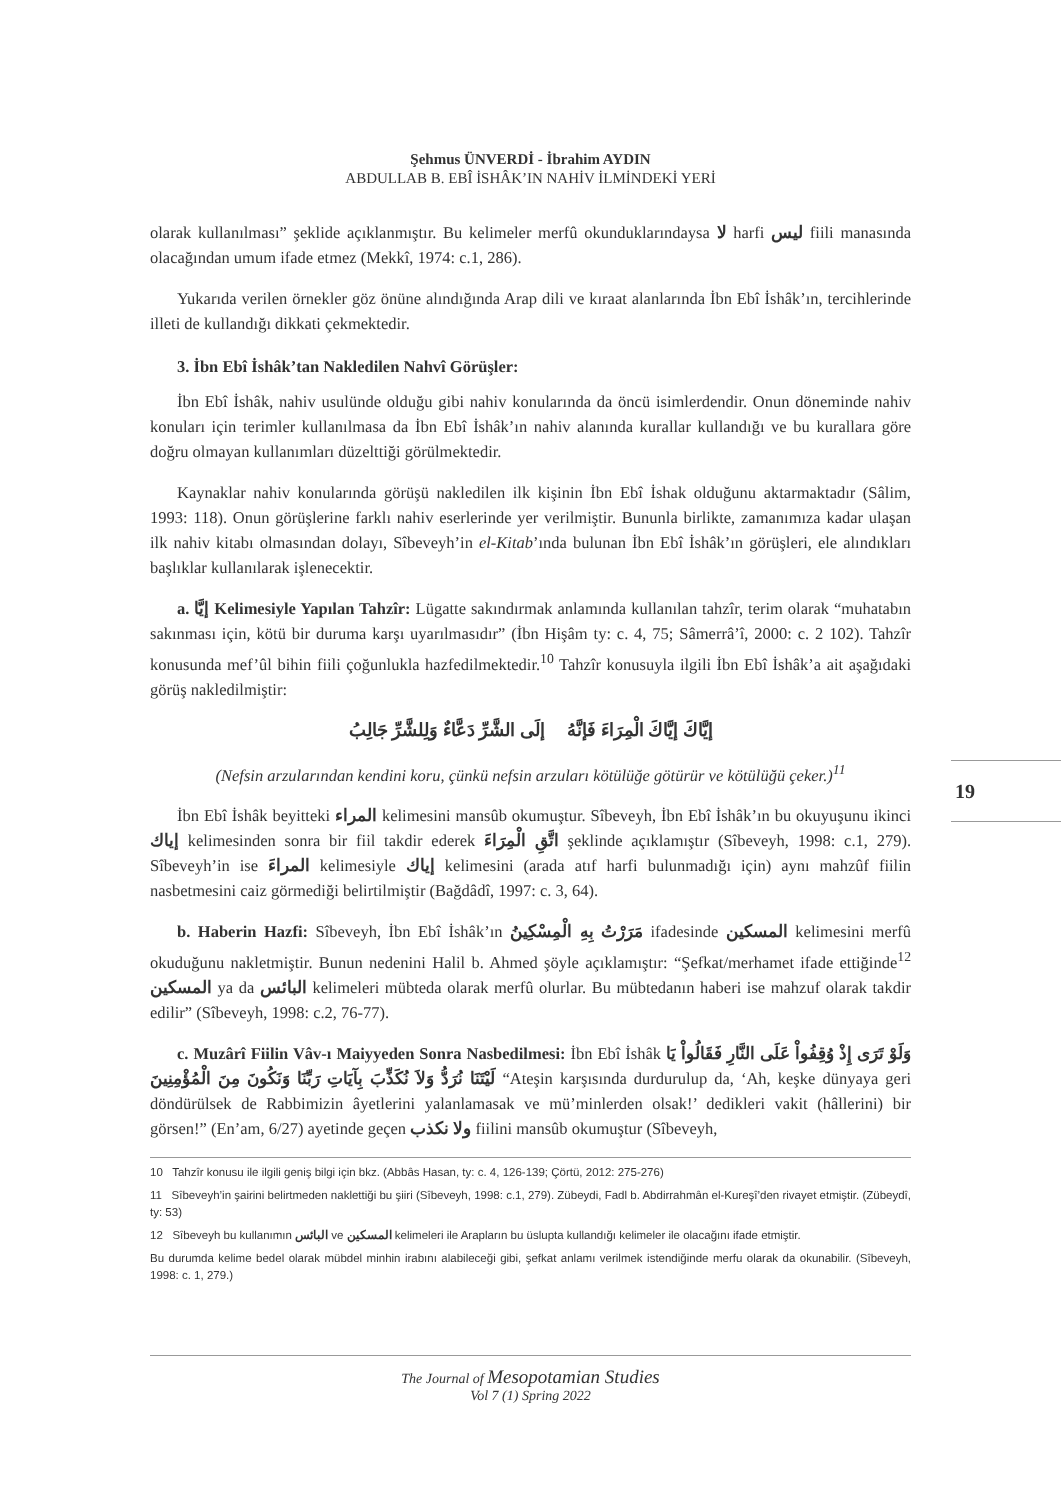Şehmus ÜNVERDİ - İbrahim AYDIN
ABDULLAB B. EBÎ İSHÂK’IN NAHİV İLMİNDEKİ YERİ
olarak kullanılması” şeklide açıklanmıştır. Bu kelimeler merfû okunduklarındaysa لا harfi ليس fiili manasında olacağından umum ifade etmez (Mekkî, 1974: c.1, 286).
Yukarıda verilen örnekler göz önüne alındığında Arap dili ve kıraat alanlarında İbn Ebî İshâk’ın, tercihlerinde illeti de kullandığı dikkati çekmektedir.
3. İbn Ebî İshâk’tan Nakledilen Nahvî Görüşler:
İbn Ebî İshâk, nahiv usulünde olduğu gibi nahiv konularında da öncü isimlerdendir. Onun döneminde nahiv konuları için terimler kullanılmasa da İbn Ebî İshâk’ın nahiv alanında kurallar kullandığı ve bu kurallara göre doğru olmayan kullanımları düzelttiği görülmektedir.
Kaynaklar nahiv konularında görüşü nakledilen ilk kişinin İbn Ebî İshak olduğunu aktarmaktadır (Sâlim, 1993: 118). Onun görüşlerine farklı nahiv eserlerinde yer verilmiştir. Bununla birlikte, zamanımıza kadar ulaşan ilk nahiv kitabı olmasından dolayı, Sîbeveyh’in el-Kitab’ında bulunan İbn Ebî İshâk’ın görüşleri, ele alındıkları başlıklar kullanılarak işlenecektir.
a. إيَّا Kelimesiyle Yapılan Tahzîr: Lügatte sakındırmak anlamında kullanılan tahzîr, terim olarak “muhatabın sakınması için, kötü bir duruma karşı uyarılmasıdır” (İbn Hişâm ty: c. 4, 75; Sâmerrâ’î, 2000: c. 2 102). Tahzîr konusunda mef’ûl bihin fiili çoğunlukla hazfedilmektedir.<sup>10</sup> Tahzîr konusuyla ilgili İbn Ebî İshâk’a ait aşağıdaki görüş nakledilmiştir:
إيَّاكَ إيَّاكَ الْمِرَاءَ فَإنَّهُ إلَى الشَّرِّ دَعَّاءٌ وَلِلشَّرِّ جَالِبُ
(Nefsin arzularından kendini koru, çünkü nefsin arzuları kötülüğe götürür ve kötülüğü çeker.)<sup>11</sup>
İbn Ebî İshâk beyitteki المراء kelimesini mansûb okumuştur. Sîbeveyh, İbn Ebî İshâk’ın bu okuyuşunu ikinci إياك kelimesinden sonra bir fiil takdir ederek اتَّقِ الْمِرَاءَ şeklinde açıklamıştır (Sîbeveyh, 1998: c.1, 279). Sîbeveyh’in ise المراءَ kelimesiyle إياك kelimesini (arada atıf harfi bulunmadığı için) aynı mahzûf fiilin nasbetmesini caiz görmediği belirtilmiştir (Bağdâdî, 1997: c. 3, 64).
b. Haberin Hazfi: Sîbeveyh, İbn Ebî İshâk’ın مَرَرْتُ بِهِ الْمِسْكِينُ ifadesinde المسكين kelimesini merfû okuduğunu nakletmiştir. Bunun nedenini Halil b. Ahmed şöyle açıklamıştır: “Şefkat/merhamet ifade ettiğinde<sup>12</sup> المسكين ya da البائس kelimeleri mübteda olarak merfû olurlar. Bu mübtedanın haberi ise mahzuf olarak takdir edilir” (Sîbeveyh, 1998: c.2, 76-77).
c. Muzârî Fiilin Vâv-ı Maiyyeden Sonra Nasbedilmesi: İbn Ebî İshâk وَلَوْ تَرَى إِذْ وُقِفُواْ عَلَى النَّارِ فَقَالُواْ يَا لَيْتَنَا نُرَدُّ وَلاَ نُكَذِّبَ بِآيَاتِ رَبِّنَا وَنَكُونَ مِنَ الْمُؤْمِنِينَ “Ateşin karşısında durdurulup da, ‘Ah, keşke dünyaya geri döndürülsek de Rabbimizin âyetlerini yalanlamasak ve mü’minlerden olsak!’ dedikleri vakit (hâllerini) bir görsen!” (En’am, 6/27) ayetinde geçen ولا نكذب fiilini mansûb okumuştur (Sîbeveyh,
10 Tahzîr konusu ile ilgili geniş bilgi için bkz. (Abbâs Hasan, ty: c. 4, 126-139; Çörtü, 2012: 275-276)
11 Sîbeveyh’in şairini belirtmeden naklettiği bu şiiri (Sîbeveyh, 1998: c.1, 279). Zübeydi, Fadl b. Abdirrahmân el-Kureşî’den rivayet etmiştir. (Zübeydî, ty: 53)
12 Sîbeveyh bu kullanımın البائس ve المسكين kelimeleri ile Arapların bu üslupta kullandığı kelimeler ile olacağını ifade etmiştir.
Bu durumda kelime bedel olarak mübdel minhin irabını alabileceği gibi, şefkat anlamı verilmek istendiğinde merfu olarak da okunabilir. (Sîbeveyh, 1998: c. 1, 279.)
19
The Journal of Mesopotamian Studies
Vol 7 (1) Spring 2022